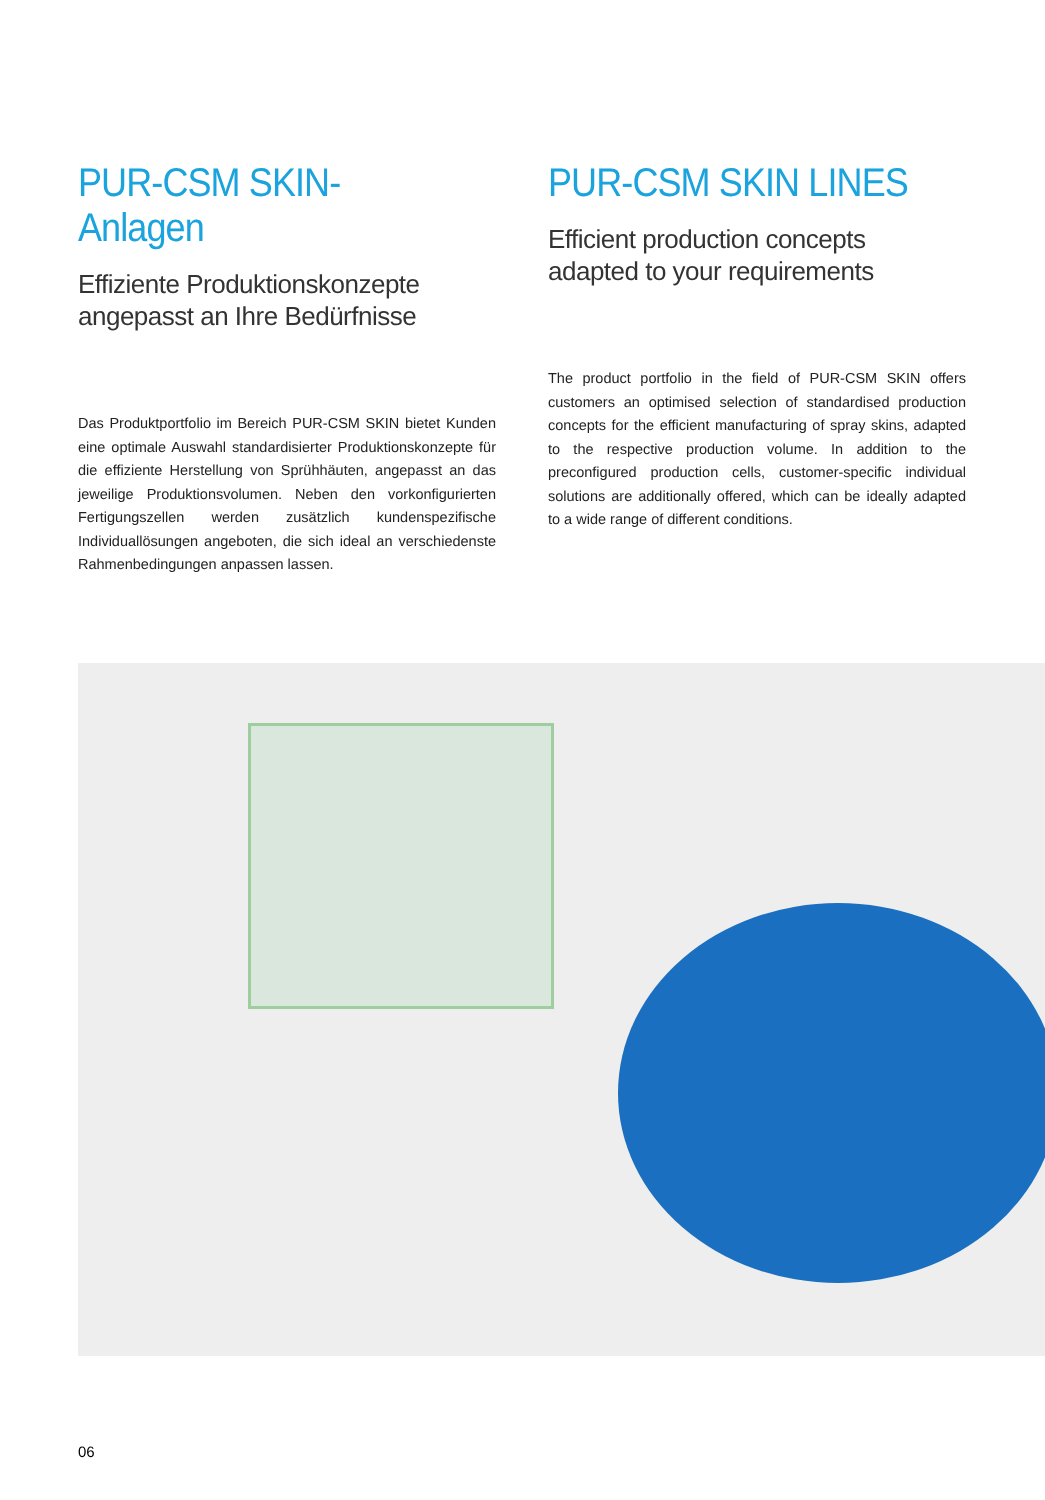PUR-CSM SKIN-Anlagen
Effiziente Produktionskonzepte
angepasst an Ihre Bedürfnisse
Das Produktportfolio im Bereich PUR-CSM SKIN bietet Kunden eine optimale Auswahl standardisierter Produktionskonzepte für die effiziente Herstellung von Sprühhäuten, angepasst an das jeweilige Produktionsvolumen. Neben den vorkonfigurierten Fertigungszellen werden zusätzlich kundenspezifische Individuallösungen angeboten, die sich ideal an verschiedenste Rahmenbedingungen anpassen lassen.
PUR-CSM SKIN LINES
Efficient production concepts
adapted to your requirements
The product portfolio in the field of PUR-CSM SKIN offers customers an optimised selection of standardised production concepts for the efficient manufacturing of spray skins, adapted to the respective production volume. In addition to the preconfigured production cells, customer-specific individual solutions are additionally offered, which can be ideally adapted to a wide range of different conditions.
06